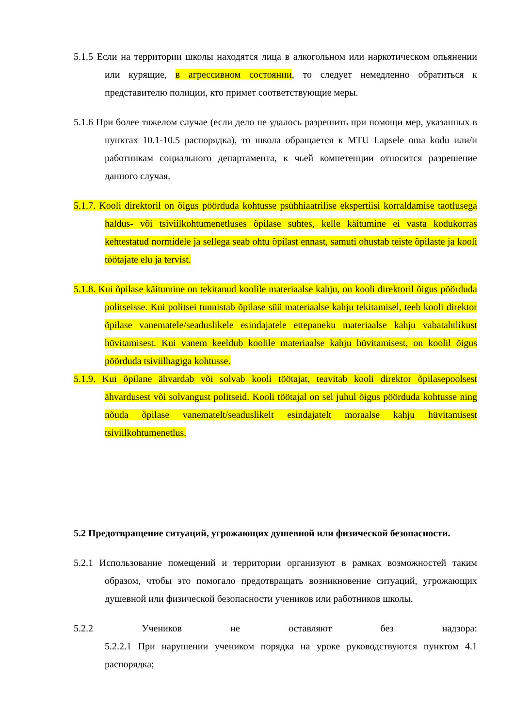5.1.5 Если на территории школы находятся лица в алкогольном или наркотическом опьянении или курящие, в агрессивном состоянии, то следует немедленно обратиться к представителю полиции, кто примет соответствующие меры.
5.1.6 При более тяжелом случае (если дело не удалось разрешить при помощи мер, указанных в пунктах 10.1-10.5 распорядка), то школа обращается к MTU Lapsele oma kodu или/и работникам социального департамента, к чьей компетенции относится разрешение данного случая.
5.1.7. Kooli direktoril on õigus pöörduda kohtusse psühhiaatrilise ekspertiisi korraldamise taotlusega haldus- või tsiviilkohtumenetluses õpilase suhtes, kelle käitumine ei vasta kodukorras kehtestatud normidele ja sellega seab ohtu õpilast ennast, samuti ohustab teiste õpilaste ja kooli töötajate elu ja tervist.
5.1.8. Kui õpilase käitumine on tekitanud koolile materiaalse kahju, on kooli direktoril õigus pöörduda politseisse. Kui politsei tunnistab õpilase süü materiaalse kahju tekitamisel, teeb kooli direktor õpilase vanematele/seaduslikele esindajatele ettepaneku materiaalse kahju vabatahtlikust hüvitamisest. Kui vanem keeldub koolile materiaalse kahju hüvitamisest, on koolil õigus pöörduda tsiviilhagiga kohtusse.
5.1.9. Kui õpilane ähvardab või solvab kooli töötajat, teavitab kooli direktor õpilasepoolsest ähvardusest või solvangust politseid. Kooli töötajal on sel juhul õigus pöörduda kohtusse ning nõuda õpilase vanematelt/seaduslikelt esindajatelt moraalse kahju hüvitamisest tsiviilkohtumenetlus.
5.2 Предотвращение ситуаций, угрожающих душевной или физической безопасности.
5.2.1 Использование помещений и территории организуют в рамках возможностей таким образом, чтобы это помогало предотвращать возникновение ситуаций, угрожающих душевной или физической безопасности учеников или работников школы.
5.2.2 Учеников не оставляют без надзора:
5.2.2.1 При нарушении учеником порядка на уроке руководствуются пунктом 4.1 распорядка;